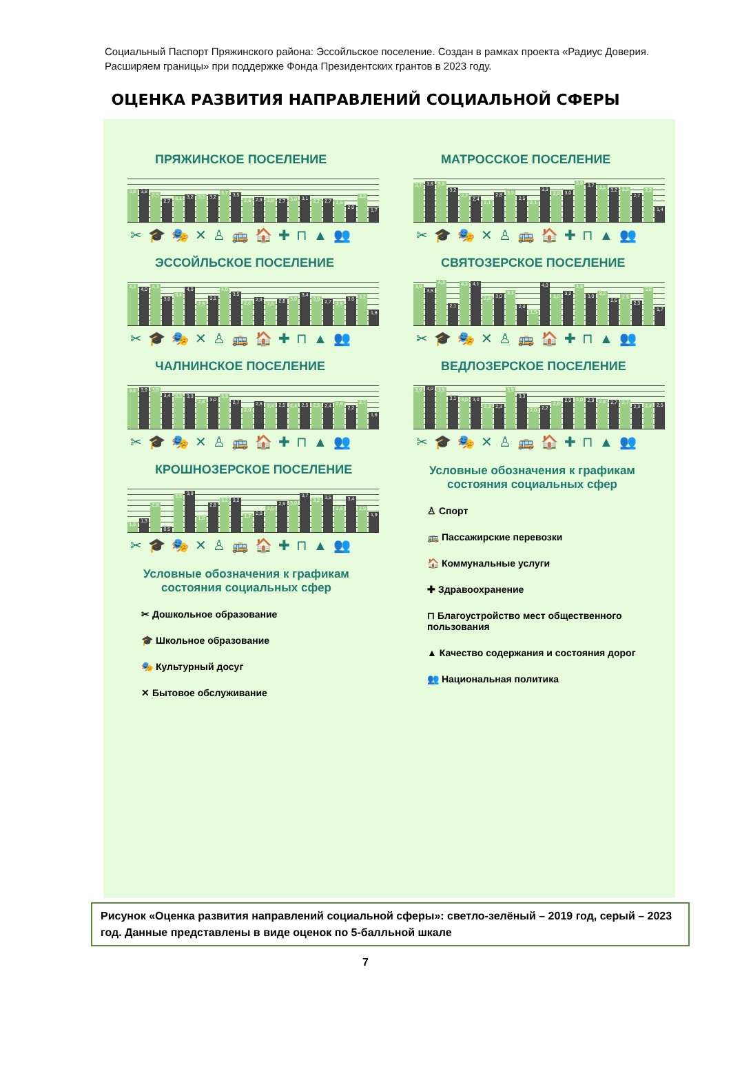Социальный Паспорт Пряжинского района: Эссойльское поселение. Создан в рамках проекта «Радиус Доверия. Расширяем границы» при поддержке Фонда Президентских грантов в 2023 году.
ОЦЕНКА РАЗВИТИЯ НАПРАВЛЕНИЙ СОЦИАЛЬНОЙ СФЕРЫ
ПРЯЖИНСКОЕ ПОСЕЛЕНИЕ
3,8 3,8 3,5 2,7 3,1 3,2 3,2 3,2 3,7 3,5 2,8 2,9 2,8 2,7 3,0 3,1 2,7 2,7 2,6 2,0 3,3 1,7
✂🎓🎭✕♙🚌🏠✚⊓▲👥
ЭССОЙЛЬСКОЕ ПОСЕЛЕНИЕ
4,3 4,0 4,3 3,0 3,4 4,0 2,5 3,1 4,0 3,5 2,6 2,9 2,5 2,8 3,0 3,4 3,0 2,7 2,5 3,0 3,2 1,6
✂🎓🎭✕♙🚌🏠✚⊓▲👥
ЧАЛНИНСКОЕ ПОСЕЛЕНИЕ
3,8 3,9 3,9 3,4 3,3 3,3 2,8 3,0 3,3 2,7 2,0 2,6 2,4 2,5 2,4 2,5 2,5 2,4 2,6 2,2 2,7 1,6
✂🎓🎭✕♙🚌🏠✚⊓▲👥
КРОШНОЗЕРСКОЕ ПОСЕЛЕНИЕ
1,0 1,3 2,8 0,5 3,6 3,9 1,6 2,8 3,2 3,2 1,7 2,0 2,5 2,9 3,0 3,7 3,2 3,5 2,5 3,4 2,5 1,9
✂🎓🎭✕♙🚌🏠✚⊓▲👥
Условные обозначения к графикам
состояния социальных сфер
✂ Дошкольное образование
🎓 Школьное образование
🎭 Культурный досуг
✕ Бытовое обслуживание
МАТРОССКОЕ ПОСЕЛЕНИЕ
3,7 3,8 3,8 3,2 2,7 2,4 2,1 2,8 3,0 2,5 2,1 3,3 2,9 3,0 3,9 3,7 3,5 3,2 3,3 2,7 3,2 1,4
✂🎓🎭✕♙🚌🏠✚⊓▲👥
СВЯТОЗЕРСКОЕ ПОСЕЛЕНИЕ
3,9 3,5 4,3 2,1 4,1 4,1 2,8 3,0 3,3 2,0 1,5 4,0 3,0 3,2 3,9 3,0 3,2 2,6 2,9 2,3 3,6 1,7
✂🎓🎭✕♙🚌🏠✚⊓▲👥
ВЕДЛОЗЕРСКОЕ ПОСЕЛЕНИЕ
3,9 4,0 3,9 3,1 3,0 3,0 2,3 2,3 3,9 3,3 2,0 2,2 2,6 2,9 3,0 2,9 2,8 2,7 2,7 2,3 2,4 2,5
✂🎓🎭✕♙🚌🏠✚⊓▲👥
Условные обозначения к графикам
состояния социальных сфер
♙ Спорт
🚌 Пассажирские перевозки
🏠 Коммунальные услуги
✚ Здравоохранение
⊓ Благоустройство мест общественного пользования
▲ Качество содержания и состояния дорог
👥 Национальная политика
Рисунок «Оценка развития направлений социальной сферы»: светло-зелёный – 2019 год, серый – 2023 год. Данные представлены в виде оценок по 5-балльной шкале
7